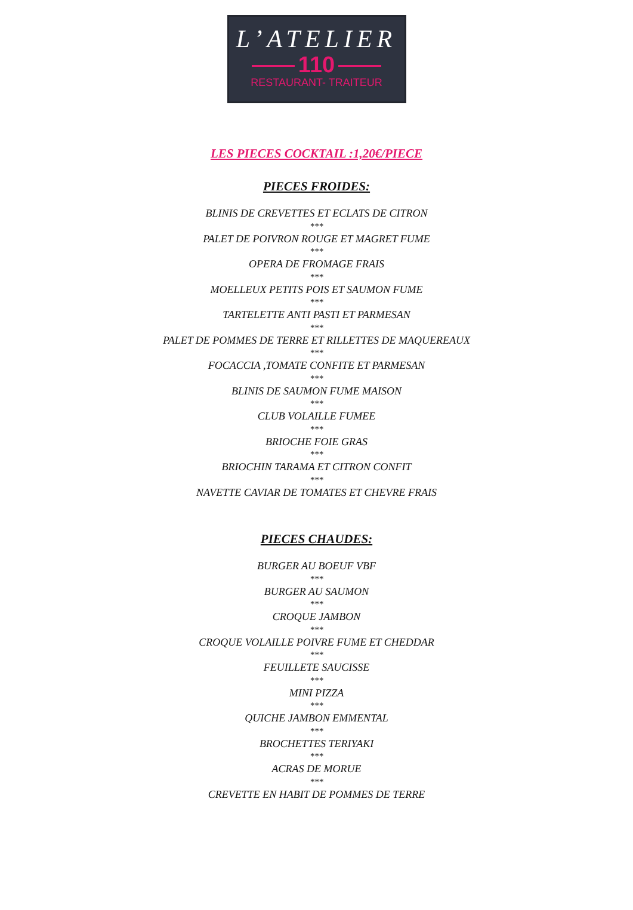L’ATELIER
110
RESTAURANT- TRAITEUR
LES PIECES COCKTAIL :1,20€/PIECE
PIECES FROIDES:
BLINIS DE CREVETTES ET ECLATS DE CITRON
***
PALET DE POIVRON ROUGE ET MAGRET FUME
***
OPERA DE FROMAGE FRAIS
***
MOELLEUX PETITS POIS ET SAUMON FUME
***
TARTELETTE ANTI PASTI ET PARMESAN
***
PALET DE POMMES DE TERRE ET RILLETTES DE MAQUEREAUX
***
FOCACCIA ,TOMATE CONFITE ET PARMESAN
***
BLINIS DE SAUMON FUME MAISON
***
CLUB VOLAILLE FUMEE
***
BRIOCHE FOIE GRAS
***
BRIOCHIN TARAMA ET CITRON CONFIT
***
NAVETTE CAVIAR DE TOMATES ET CHEVRE FRAIS
PIECES CHAUDES:
BURGER AU BOEUF VBF
***
BURGER AU SAUMON
***
CROQUE JAMBON
***
CROQUE VOLAILLE POIVRE FUME ET CHEDDAR
***
FEUILLETE SAUCISSE
***
MINI PIZZA
***
QUICHE JAMBON EMMENTAL
***
BROCHETTES TERIYAKI
***
ACRAS DE MORUE
***
CREVETTE EN HABIT DE POMMES DE TERRE